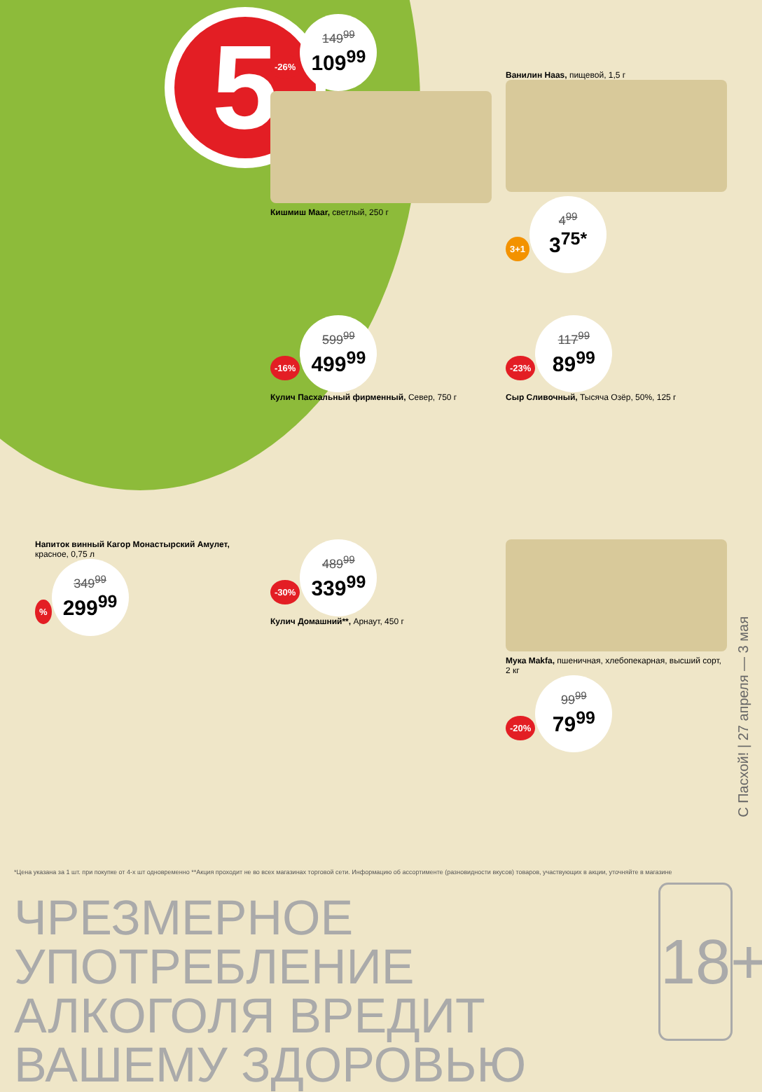5
-26%
149<sup>99</sup>
109<sup>99</sup>
Кишмиш Maar, светлый, 250 г
Ванилин Haas, пищевой, 1,5 г
3+1
4<sup>99</sup>
3<sup>75*</sup>
-16%
599<sup>99</sup>
499<sup>99</sup>
Кулич Пасхальный фирменный, Север, 750 г
-23%
117<sup>99</sup>
89<sup>99</sup>
Сыр Сливочный, Тысяча Озёр, 50%, 125 г
Напиток винный Кагор Монастырский Амулет, красное, 0,75 л
%
349<sup>99</sup>
299<sup>99</sup>
-30%
489<sup>99</sup>
339<sup>99</sup>
Кулич Домашний**, Арнаут, 450 г
Мука Makfa, пшеничная, хлебопекарная, высший сорт, 2 кг
-20%
99<sup>99</sup>
79<sup>99</sup>
С Пасхой! | 27 апреля — 3 мая
*Цена указана за 1 шт. при покупке от 4-х шт одновременно **Акция проходит не во всех магазинах торговой сети. Информацию об ассортименте (разновидности вкусов) товаров, участвующих в акции, уточняйте в магазине
ЧРЕЗМЕРНОЕ УПОТРЕБЛЕНИЕ АЛКОГОЛЯ ВРЕДИТ ВАШЕМУ ЗДОРОВЬЮ
18+